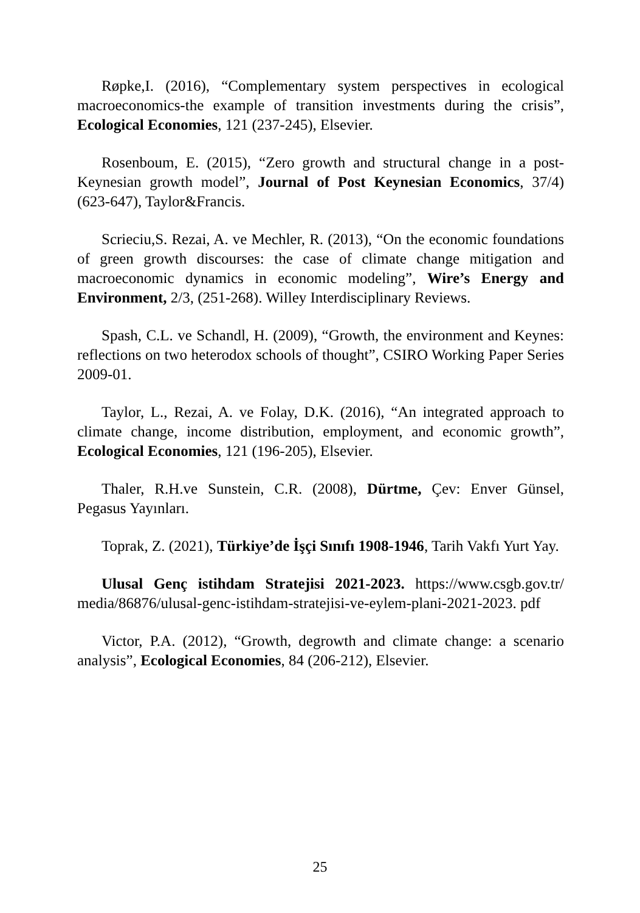Røpke,I. (2016), “Complementary system perspectives in ecological macroeconomics-the example of transition investments during the crisis”, Ecological Economies, 121 (237-245), Elsevier.
Rosenboum, E. (2015), “Zero growth and structural change in a post-Keynesian growth model”, Journal of Post Keynesian Economics, 37/4) (623-647), Taylor&Francis.
Scrieciu,S. Rezai, A. ve Mechler, R. (2013), “On the economic foundations of green growth discourses: the case of climate change mitigation and macroeconomic dynamics in economic modeling”, Wire’s Energy and Environment, 2/3, (251-268). Willey Interdisciplinary Reviews.
Spash, C.L. ve Schandl, H. (2009), “Growth, the environment and Keynes: reflections on two heterodox schools of thought”, CSIRO Working Paper Series 2009-01.
Taylor, L., Rezai, A. ve Folay, D.K. (2016), “An integrated approach to climate change, income distribution, employment, and economic growth”, Ecological Economies, 121 (196-205), Elsevier.
Thaler, R.H.ve Sunstein, C.R. (2008), Dürtme, Çev: Enver Günsel, Pegasus Yayınları.
Toprak, Z. (2021), Türkiye’de İşçi Sınıfı 1908-1946, Tarih Vakfı Yurt Yay.
Ulusal Genç istihdam Stratejisi 2021-2023. https://www.csgb.gov.tr/ media/86876/ulusal-genc-istihdam-stratejisi-ve-eylem-plani-2021-2023. pdf
Victor, P.A. (2012), “Growth, degrowth and climate change: a scenario analysis”, Ecological Economies, 84 (206-212), Elsevier.
25